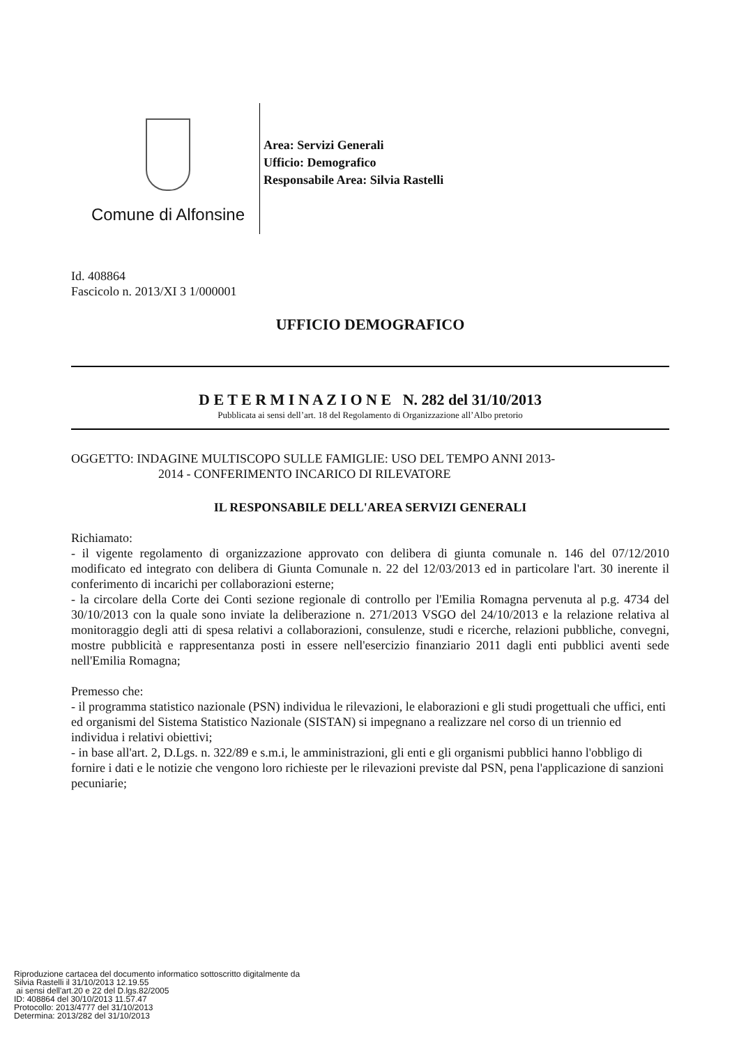Comune di Alfonsine
Area: Servizi Generali
Ufficio: Demografico
Responsabile Area: Silvia Rastelli
Id. 408864
Fascicolo n. 2013/XI 3 1/000001
UFFICIO DEMOGRAFICO
D E T E R M I N A Z I O N E N. 282 del 31/10/2013
Pubblicata ai sensi dell’art. 18 del Regolamento di Organizzazione all’Albo pretorio
OGGETTO: INDAGINE MULTISCOPO SULLE FAMIGLIE: USO DEL TEMPO ANNI 2013-
2014 - CONFERIMENTO INCARICO DI RILEVATORE
IL RESPONSABILE DELL'AREA SERVIZI GENERALI
Richiamato:
- il vigente regolamento di organizzazione approvato con delibera di giunta comunale n. 146 del 07/12/2010 modificato ed integrato con delibera di Giunta Comunale n. 22 del 12/03/2013 ed in particolare l'art. 30 inerente il conferimento di incarichi per collaborazioni esterne;
- la circolare della Corte dei Conti sezione regionale di controllo per l'Emilia Romagna pervenuta al p.g. 4734 del 30/10/2013 con la quale sono inviate la deliberazione n. 271/2013 VSGO del 24/10/2013 e la relazione relativa al monitoraggio degli atti di spesa relativi a collaborazioni, consulenze, studi e ricerche, relazioni pubbliche, convegni, mostre pubblicità e rappresentanza posti in essere nell'esercizio finanziario 2011 dagli enti pubblici aventi sede nell'Emilia Romagna;
Premesso che:
- il programma statistico nazionale (PSN) individua le rilevazioni, le elaborazioni e gli studi progettuali che uffici, enti ed organismi del Sistema Statistico Nazionale (SISTAN) si impegnano a realizzare nel corso di un triennio ed individua i relativi obiettivi;
- in base all'art. 2, D.Lgs. n. 322/89 e s.m.i, le amministrazioni, gli enti e gli organismi pubblici hanno l'obbligo di fornire i dati e le notizie che vengono loro richieste per le rilevazioni previste dal PSN, pena l'applicazione di sanzioni pecuniarie;
Riproduzione cartacea del documento informatico sottoscritto digitalmente da
Silvia Rastelli il 31/10/2013 12.19.55
ai sensi dell'art.20 e 22 del D.lgs.82/2005
ID: 408864 del 30/10/2013 11.57.47
Protocollo: 2013/4777 del 31/10/2013
Determina: 2013/282 del 31/10/2013